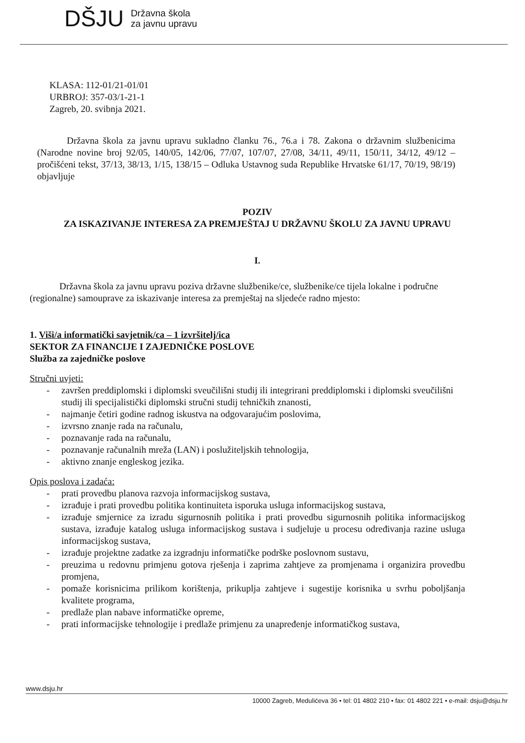DŠJU
Državna škola
za javnu upravu
KLASA: 112-01/21-01/01
URBROJ: 357-03/1-21-1
Zagreb, 20. svibnja 2021.
Državna škola za javnu upravu sukladno članku 76., 76.a i 78. Zakona o državnim službenicima (Narodne novine broj 92/05, 140/05, 142/06, 77/07, 107/07, 27/08, 34/11, 49/11, 150/11, 34/12, 49/12 – pročišćeni tekst, 37/13, 38/13, 1/15, 138/15 – Odluka Ustavnog suda Republike Hrvatske 61/17, 70/19, 98/19) objavljuje
POZIV
ZA ISKAZIVANJE INTERESA ZA PREMJEŠTAJ U DRŽAVNU ŠKOLU ZA JAVNU UPRAVU
I.
Državna škola za javnu upravu poziva državne službenike/ce, službenike/ce tijela lokalne i područne (regionalne) samouprave za iskazivanje interesa za premještaj na sljedeće radno mjesto:
1. Viši/a informatički savjetnik/ca – 1 izvršitelj/ica
SEKTOR ZA FINANCIJE I ZAJEDNIČKE POSLOVE
Služba za zajedničke poslove
Stručni uvjeti:
- završen preddiplomski i diplomski sveučilišni studij ili integrirani preddiplomski i diplomski sveučilišni studij ili specijalistički diplomski stručni studij tehničkih znanosti,
- najmanje četiri godine radnog iskustva na odgovarajućim poslovima,
- izvrsno znanje rada na računalu,
- poznavanje rada na računalu,
- poznavanje računalnih mreža (LAN) i poslužiteljskih tehnologija,
- aktivno znanje engleskog jezika.
Opis poslova i zadaća:
- prati provedbu planova razvoja informacijskog sustava,
- izrađuje i prati provedbu politika kontinuiteta isporuka usluga informacijskog sustava,
- izrađuje smjernice za izradu sigurnosnih politika i prati provedbu sigurnosnih politika informacijskog sustava, izrađuje katalog usluga informacijskog sustava i sudjeluje u procesu određivanja razine usluga informacijskog sustava,
- izrađuje projektne zadatke za izgradnju informatičke podrške poslovnom sustavu,
- preuzima u redovnu primjenu gotova rješenja i zaprima zahtjeve za promjenama i organizira provedbu promjena,
- pomaže korisnicima prilikom korištenja, prikuplja zahtjeve i sugestije korisnika u svrhu poboljšanja kvalitete programa,
- predlaže plan nabave informatičke opreme,
- prati informacijske tehnologije i predlaže primjenu za unapređenje informatičkog sustava,
www.dsju.hr
10000 Zagreb, Medulićeva 36 • tel: 01 4802 210 • fax: 01 4802 221 • e-mail: dsju@dsju.hr